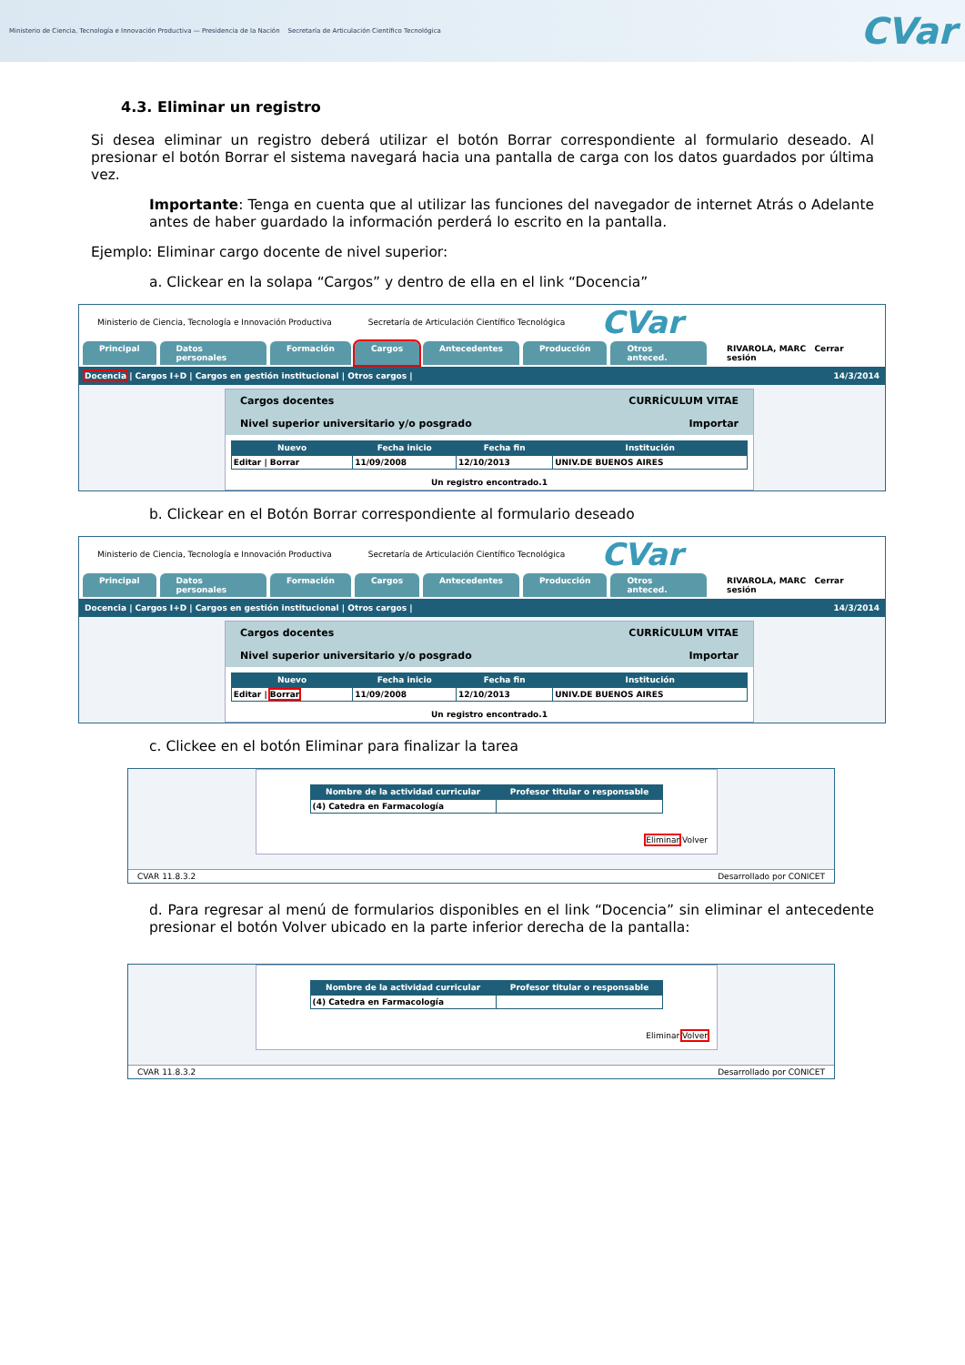Ministerio de Ciencia, Tecnología e Innovación Productiva — Presidencia de la Nación Secretaría de Articulación Científico Tecnológica
CVar
4.3. Eliminar un registro
Si desea eliminar un registro deberá utilizar el botón Borrar correspondiente al formulario deseado. Al presionar el botón Borrar el sistema navegará hacia una pantalla de carga con los datos guardados por última vez.
Importante: Tenga en cuenta que al utilizar las funciones del navegador de internet Atrás o Adelante antes de haber guardado la información perderá lo escrito en la pantalla.
Ejemplo: Eliminar cargo docente de nivel superior:
a. Clickear en la solapa “Cargos” y dentro de ella en el link “Docencia”
Ministerio de Ciencia, Tecnología e Innovación Productiva Secretaría de Articulación Científico Tecnológica CVar
Principal Datos personales Formación Cargos Antecedentes Producción Otros anteced. RIVAROLA, MARC Cerrar sesión
Docencia | Cargos I+D | Cargos en gestión institucional | Otros cargos | 14/3/2014
Cargos docentes CURRÍCULUM VITAE
Nivel superior universitario y/o posgrado Importar
| Nuevo | Fecha inicio | Fecha fin | Institución |
| --- | --- | --- | --- |
| Editar / Borrar | 11/09/2008 | 12/10/2013 | UNIV.DE BUENOS AIRES |
Un registro encontrado.1
b. Clickear en el Botón Borrar correspondiente al formulario deseado
Ministerio de Ciencia, Tecnología e Innovación Productiva Secretaría de Articulación Científico Tecnológica CVar
Principal Datos personales Formación Cargos Antecedentes Producción Otros anteced. RIVAROLA, MARC Cerrar sesión
Docencia | Cargos I+D | Cargos en gestión institucional | Otros cargos | 14/3/2014
Cargos docentes CURRÍCULUM VITAE
Nivel superior universitario y/o posgrado Importar
| Nuevo | Fecha inicio | Fecha fin | Institución |
| --- | --- | --- | --- |
| Editar / Borrar | 11/09/2008 | 12/10/2013 | UNIV.DE BUENOS AIRES |
Un registro encontrado.1
c. Clickee en el botón Eliminar para finalizar la tarea
| Nombre de la actividad curricular | Profesor titular o responsable |
| --- | --- |
| (4) Catedra en Farmacología | |
Eliminar Volver
CVAR 11.8.3.2 Desarrollado por CONICET
d. Para regresar al menú de formularios disponibles en el link “Docencia” sin eliminar el antecedente presionar el botón Volver ubicado en la parte inferior derecha de la pantalla:
| Nombre de la actividad curricular | Profesor titular o responsable |
| --- | --- |
| (4) Catedra en Farmacología | |
Eliminar Volver
CVAR 11.8.3.2 Desarrollado por CONICET